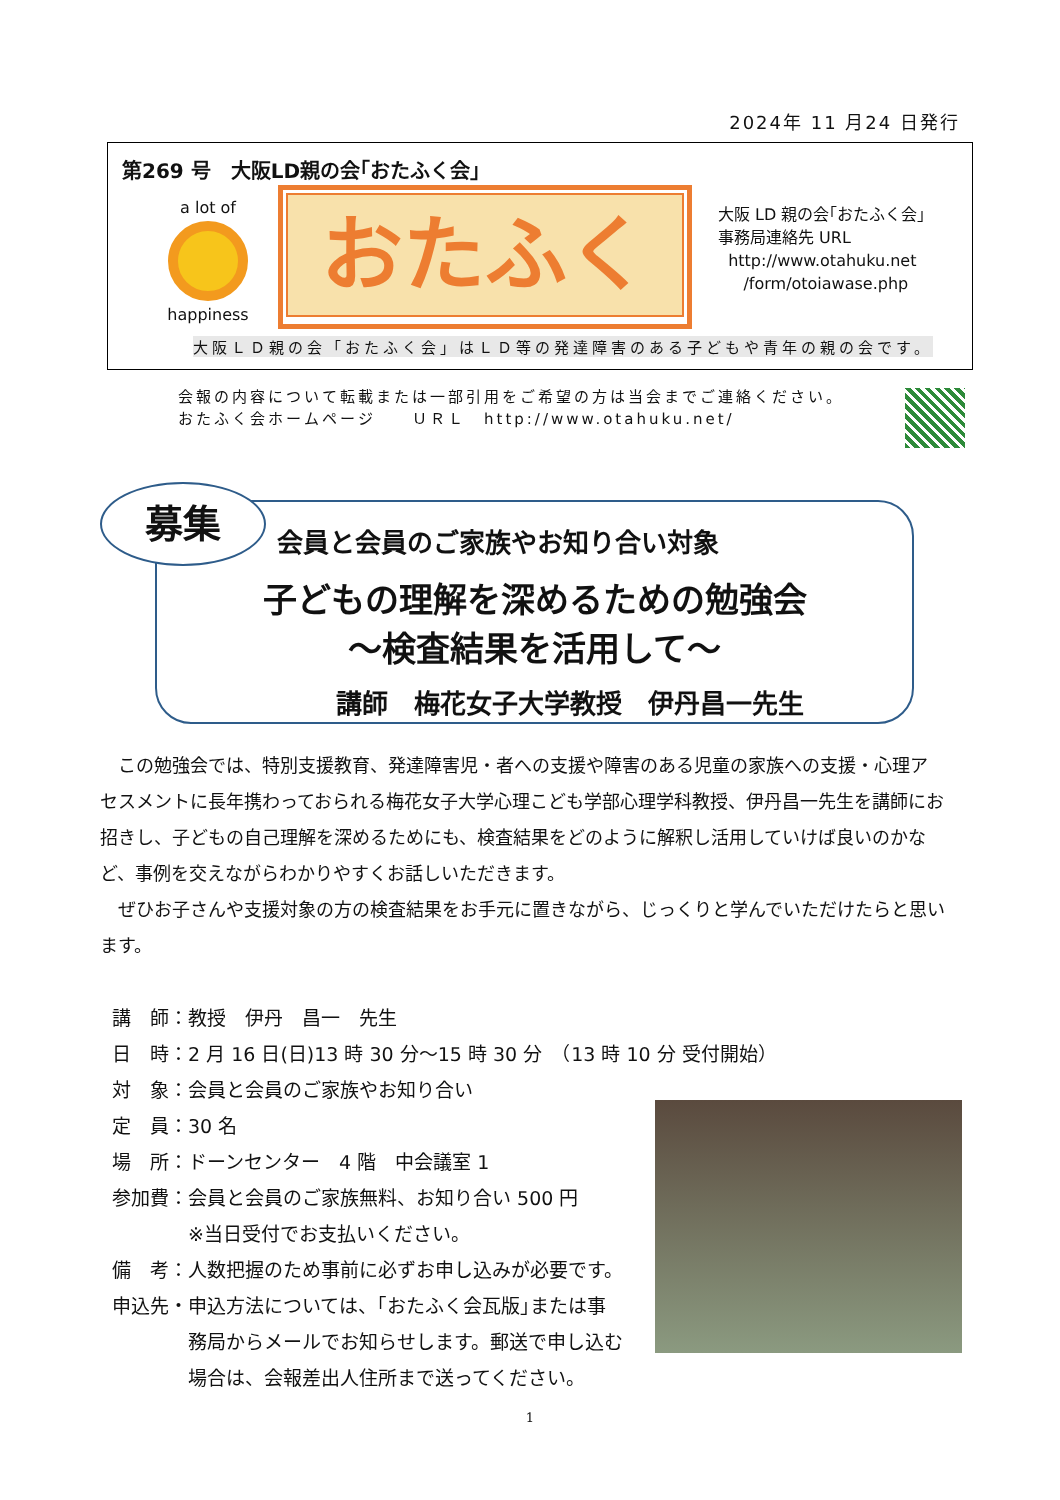2024年 11 月24 日発行
第269 号　大阪LD親の会｢おたふく会｣
a lot of
happiness
おたふく
大阪 LD 親の会｢おたふく会｣
事務局連絡先 URL
http://www.otahuku.net
/form/otoiawase.php
大阪ＬＤ親の会「おたふく会」はＬＤ等の発達障害のある子どもや青年の親の会です。
会報の内容について転載または一部引用をご希望の方は当会までご連絡ください。
おたふく会ホームページ　　ＵＲＬ　http://www.otahuku.net/
会員と会員のご家族やお知り合い対象
子どもの理解を深めるための勉強会
～検査結果を活用して～
講師　梅花女子大学教授　伊丹昌一先生
募集
　この勉強会では、特別支援教育、発達障害児・者への支援や障害のある児童の家族への支援・心理アセスメントに長年携わっておられる梅花女子大学心理こども学部心理学科教授、伊丹昌一先生を講師にお招きし、子どもの自己理解を深めるためにも、検査結果をどのように解釈し活用していけば良いのかなど、事例を交えながらわかりやすくお話しいただきます。
　ぜひお子さんや支援対象の方の検査結果をお手元に置きながら、じっくりと学んでいただけたらと思います。
講　師：教授　伊丹　昌一　先生
日　時：2 月 16 日(日)13 時 30 分～15 時 30 分　（13 時 10 分 受付開始）
対　象：会員と会員のご家族やお知り合い
定　員：30 名
場　所：ドーンセンター　4 階　中会議室 1
参加費：会員と会員のご家族無料、お知り合い 500 円
　　　　※当日受付でお支払いください。
備　考：人数把握のため事前に必ずお申し込みが必要です。
申込先・申込方法については、｢おたふく会瓦版｣または事
　　　　務局からメールでお知らせします。郵送で申し込む
　　　　場合は、会報差出人住所まで送ってください。
1